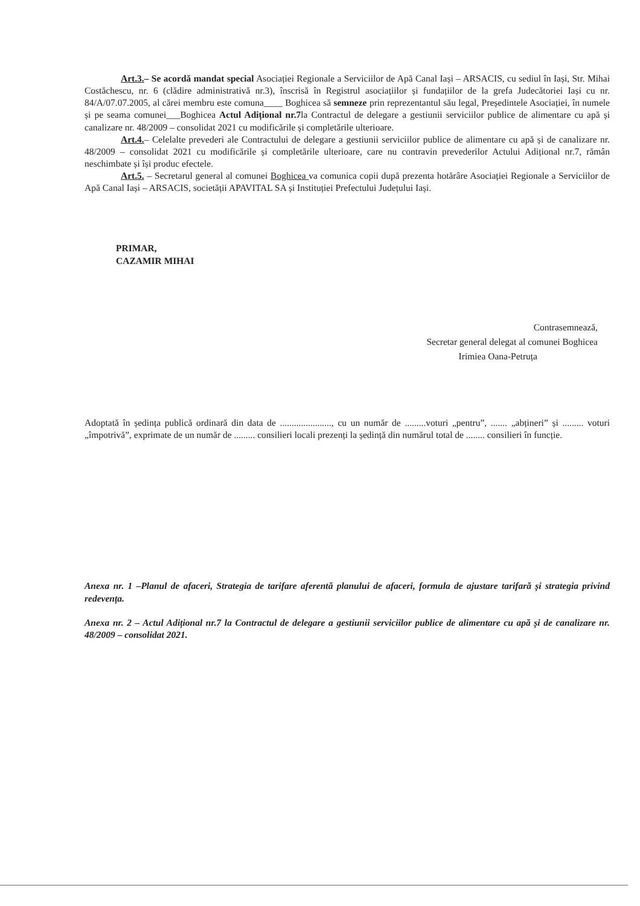Art.3.– Se acordă mandat special Asociației Regionale a Serviciilor de Apă Canal Iași – ARSACIS, cu sediul în Iași, Str. Mihai Costăchescu, nr. 6 (clădire administrativă nr.3), înscrisă în Registrul asociațiilor și fundațiilor de la grefa Judecătoriei Iași cu nr. 84/A/07.07.2005, al cărei membru este comuna____ Boghicea să semneze prin reprezentantul său legal, Președintele Asociației, în numele și pe seama comunei___Boghicea Actul Adițional nr.7la Contractul de delegare a gestiunii serviciilor publice de alimentare cu apă și canalizare nr. 48/2009 – consolidat 2021 cu modificările și completările ulterioare.
Art.4.– Celelalte prevederi ale Contractului de delegare a gestiunii serviciilor publice de alimentare cu apă și de canalizare nr. 48/2009 – consolidat 2021 cu modificările și completările ulterioare, care nu contravin prevederilor Actului Adițional nr.7, rămân neschimbate și își produc efectele.
Art.5. – Secretarul general al comunei Boghicea va comunica copii după prezenta hotărâre Asociației Regionale a Serviciilor de Apă Canal Iași – ARSACIS, societății APAVITAL SA și Instituției Prefectului Județului Iași.
PRIMAR,
CAZAMIR MIHAI
Contrasemnează,
Secretar general delegat al comunei Boghicea
Irimiea Oana-Petruța
Adoptată în ședința publică ordinară din data de ......................, cu un număr de .........voturi „pentru”, ....... „abțineri” și ......... voturi „împotrivă”, exprimate de un număr de ......... consilieri locali prezenți la ședință din numărul total de ........ consilieri în funcție.
Anexa nr. 1 –Planul de afaceri, Strategia de tarifare aferentă planului de afaceri, formula de ajustare tarifară și strategia privind redevența.
Anexa nr. 2 – Actul Adițional nr.7 la Contractul de delegare a gestiunii serviciilor publice de alimentare cu apă și de canalizare nr. 48/2009 – consolidat 2021.